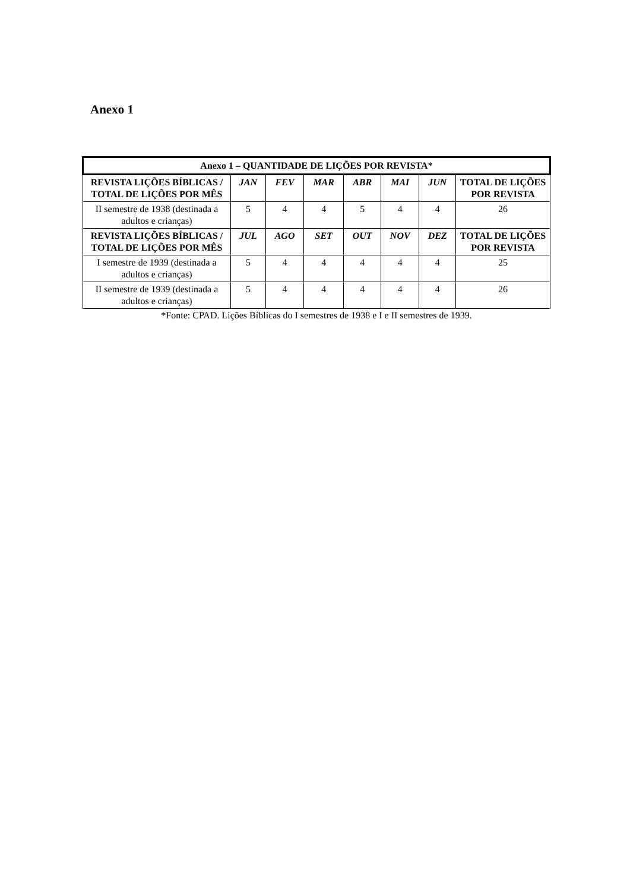Anexo 1
| Anexo 1 – QUANTIDADE DE LIÇÕES POR REVISTA* | | | | | | | |
| --- | --- | --- | --- | --- | --- | --- | --- |
| REVISTA LIÇÕES BÍBLICAS / TOTAL DE LIÇÕES POR MÊS | JAN | FEV | MAR | ABR | MAI | JUN | TOTAL DE LIÇÕES POR REVISTA |
| II semestre de 1938 (destinada a adultos e crianças) | 5 | 4 | 4 | 5 | 4 | 4 | 26 |
| REVISTA LIÇÕES BÍBLICAS / TOTAL DE LIÇÕES POR MÊS | JUL | AGO | SET | OUT | NOV | DEZ | TOTAL DE LIÇÕES POR REVISTA |
| I semestre de 1939 (destinada a adultos e crianças) | 5 | 4 | 4 | 4 | 4 | 4 | 25 |
| II semestre de 1939 (destinada a adultos e crianças) | 5 | 4 | 4 | 4 | 4 | 4 | 26 |
*Fonte: CPAD. Lições Bíblicas do I semestres de 1938 e I e II semestres de 1939.